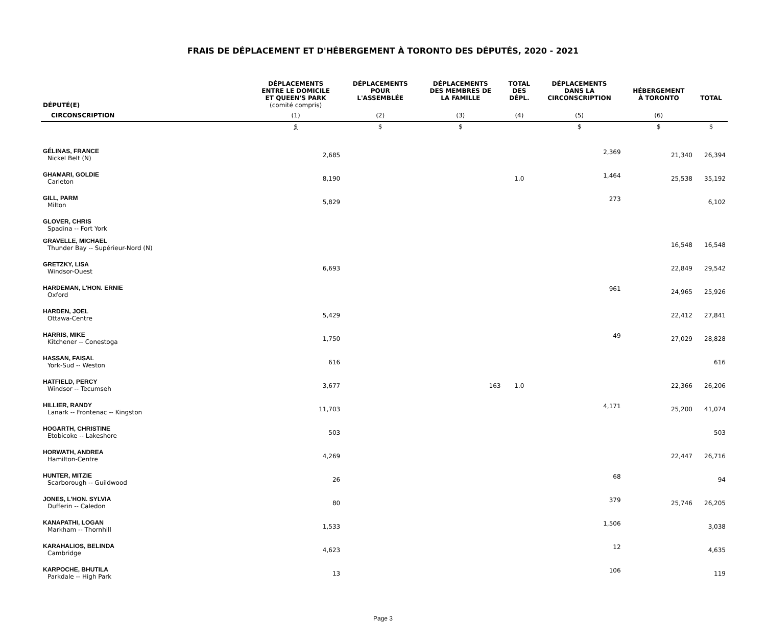FRAIS DE DÉPLACEMENT ET D'HÉBERGEMENT À TORONTO DES DÉPUTÉS, 2020 - 2021
| DÉPUTÉ(E) | DÉPLACEMENTS ENTRE LE DOMICILE ET QUEEN'S PARK (comité compris) | DÉPLACEMENTS POUR L'ASSEMBLÉE | DÉPLACEMENTS DES MEMBRES DE LA FAMILLE | TOTAL DES DÉPL. | DÉPLACEMENTS DANS LA CIRCONSCRIPTION | HÉBERGEMENT À TORONTO | TOTAL |
| --- | --- | --- | --- | --- | --- | --- | --- |
| CIRCONSCRIPTION | (1) | (2) | (3) | (4) | (5) | (6) | |
| | $ | $ | $ | | $ | $ | $ |
| GÉLINAS, FRANCE Nickel Belt (N) | 2,685 | | | | 2,369 | 21,340 | 26,394 |
| GHAMARI, GOLDIE Carleton | 8,190 | | | 1.0 | 1,464 | 25,538 | 35,192 |
| GILL, PARM Milton | 5,829 | | | | 273 | | 6,102 |
| GLOVER, CHRIS Spadina -- Fort York | | | | | | | |
| GRAVELLE, MICHAEL Thunder Bay -- Supérieur-Nord (N) | | | | | | 16,548 | 16,548 |
| GRETZKY, LISA Windsor-Ouest | 6,693 | | | | | 22,849 | 29,542 |
| HARDEMAN, L'HON. ERNIE Oxford | | | | | 961 | 24,965 | 25,926 |
| HARDEN, JOEL Ottawa-Centre | 5,429 | | | | | 22,412 | 27,841 |
| HARRIS, MIKE Kitchener -- Conestoga | 1,750 | | | | 49 | 27,029 | 28,828 |
| HASSAN, FAISAL York-Sud -- Weston | 616 | | | | | | 616 |
| HATFIELD, PERCY Windsor -- Tecumseh | 3,677 | | 163 | 1.0 | | 22,366 | 26,206 |
| HILLIER, RANDY Lanark -- Frontenac -- Kingston | 11,703 | | | | 4,171 | 25,200 | 41,074 |
| HOGARTH, CHRISTINE Etobicoke -- Lakeshore | 503 | | | | | | 503 |
| HORWATH, ANDREA Hamilton-Centre | 4,269 | | | | | 22,447 | 26,716 |
| HUNTER, MITZIE Scarborough -- Guildwood | 26 | | | | 68 | | 94 |
| JONES, L'HON. SYLVIA Dufferin -- Caledon | 80 | | | | 379 | 25,746 | 26,205 |
| KANAPATHI, LOGAN Markham -- Thornhill | 1,533 | | | | 1,506 | | 3,038 |
| KARAHALIOS, BELINDA Cambridge | 4,623 | | | | 12 | | 4,635 |
| KARPOCHE, BHUTILA Parkdale -- High Park | 13 | | | | 106 | | 119 |
Page 3